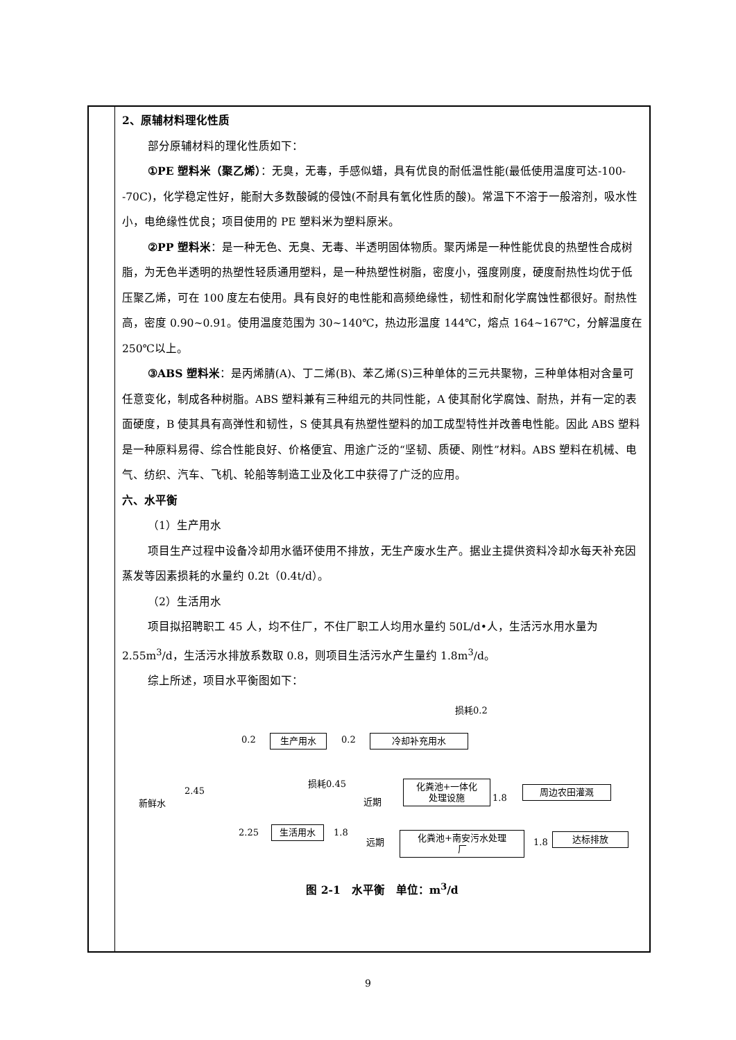2、原辅材料理化性质
部分原辅材料的理化性质如下：
①PE 塑料米（聚乙烯）：无臭，无毒，手感似蜡，具有优良的耐低温性能(最低使用温度可达-100--70C)，化学稳定性好，能耐大多数酸碱的侵蚀(不耐具有氧化性质的酸)。常温下不溶于一般溶剂，吸水性小，电绝缘性优良；项目使用的 PE 塑料米为塑料原米。
②PP 塑料米：是一种无色、无臭、无毒、半透明固体物质。聚丙烯是一种性能优良的热塑性合成树脂，为无色半透明的热塑性轻质通用塑料，是一种热塑性树脂，密度小，强度刚度，硬度耐热性均优于低压聚乙烯，可在 100 度左右使用。具有良好的电性能和高频绝缘性，韧性和耐化学腐蚀性都很好。耐热性高，密度 0.90~0.91。使用温度范围为 30~140℃，热边形温度 144℃，熔点 164~167℃，分解温度在 250℃以上。
③ABS 塑料米：是丙烯腈(A)、丁二烯(B)、苯乙烯(S)三种单体的三元共聚物，三种单体相对含量可任意变化，制成各种树脂。ABS 塑料兼有三种组元的共同性能，A 使其耐化学腐蚀、耐热，并有一定的表面硬度，B 使其具有高弹性和韧性，S 使其具有热塑性塑料的加工成型特性并改善电性能。因此 ABS 塑料是一种原料易得、综合性能良好、价格便宜、用途广泛的“坚韧、质硬、刚性”材料。ABS 塑料在机械、电气、纺织、汽车、飞机、轮船等制造工业及化工中获得了广泛的应用。
六、水平衡
（1）生产用水
项目生产过程中设备冷却用水循环使用不排放，无生产废水生产。据业主提供资料冷却水每天补充因蒸发等因素损耗的水量约 0.2t（0.4t/d）。
（2）生活用水
项目拟招聘职工 45 人，均不住厂，不住厂职工人均用水量约 50L/d•人，生活污水用水量为 2.55m<sup>3</sup>/d，生活污水排放系数取 0.8，则项目生活污水产生量约 1.8m<sup>3</sup>/d。
综上所述，项目水平衡图如下：
损耗0.2
0.2
生产用水
0.2
冷却补充用水
新鲜水
2.45
损耗0.45
近期
化粪池+一体化
处理设施
1.8 周边农田灌溉
2.25 生活用水 1.8
远期
化粪池+南安污水处理
厂
1.8 达标排放
图 2-1　水平衡　单位：m<sup>3</sup>/d
9